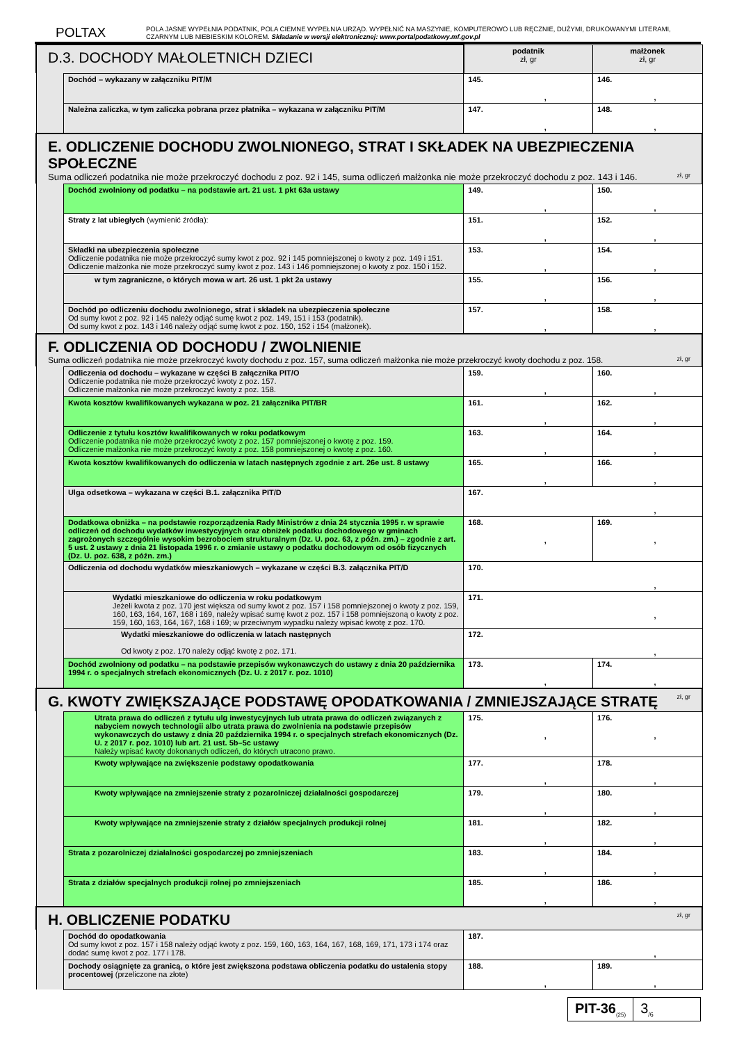POLTAX
POLA JASNE WYPEŁNIA PODATNIK, POLA CIEMNE WYPEŁNIA URZĄD. WYPEŁNIĆ NA MASZYNIE, KOMPUTEROWO LUB RĘCZNIE, DUŻYMI, DRUKOWANYMI LITERAMI, CZARNYM LUB NIEBIESKIM KOLOREM. Składanie w wersji elektronicznej: www.portalpodatkowy.mf.gov.pl
| D.3. DOCHODY MAŁOLETNICH DZIECI | | podatnik zł, gr | małżonek zł, gr |
| | Dochód – wykazany w załączniku PIT/M | 145. , | 146. , |
| | Należna zaliczka, w tym zaliczka pobrana przez płatnika – wykazana w załączniku PIT/M | 147. , | 148. , |
| E. ODLICZENIE DOCHODU ZWOLNIONEGO, STRAT I SKŁADEK NA UBEZPIECZENIA SPOŁECZNE Suma odliczeń podatnika nie może przekroczyć dochodu z poz. 92 i 145, suma odliczeń małżonka nie może przekroczyć dochodu z poz. 143 i 146. zł, gr | | | |
| | Dochód zwolniony od podatku – na podstawie art. 21 ust. 1 pkt 63a ustawy | 149. , | 150. , |
| | Straty z lat ubiegłych (wymienić źródła): | 151. , | 152. , |
| | Składki na ubezpieczenia społeczne Odliczenie podatnika nie może przekroczyć sumy kwot z poz. 92 i 145 pomniejszonej o kwoty z poz. 149 i 151. Odliczenie małżonka nie może przekroczyć sumy kwot z poz. 143 i 146 pomniejszonej o kwoty z poz. 150 i 152. | 153. , | 154. , |
| | w tym zagraniczne, o których mowa w art. 26 ust. 1 pkt 2a ustawy | 155. , | 156. , |
| | Dochód po odliczeniu dochodu zwolnionego, strat i składek na ubezpieczenia społeczne Od sumy kwot z poz. 92 i 145 należy odjąć sumę kwot z poz. 149, 151 i 153 (podatnik). Od sumy kwot z poz. 143 i 146 należy odjąć sumę kwot z poz. 150, 152 i 154 (małżonek). | 157. , | 158. , |
| F. ODLICZENIA OD DOCHODU / ZWOLNIENIE Suma odliczeń podatnika nie może przekroczyć kwoty dochodu z poz. 157, suma odliczeń małżonka nie może przekroczyć kwoty dochodu z poz. 158. zł, gr | | | |
| | Odliczenia od dochodu – wykazane w części B załącznika PIT/O Odliczenie podatnika nie może przekroczyć kwoty z poz. 157. Odliczenie małżonka nie może przekroczyć kwoty z poz. 158. | 159. , | 160. , |
| | Kwota kosztów kwalifikowanych wykazana w poz. 21 załącznika PIT/BR | 161. , | 162. , |
| | Odliczenie z tytułu kosztów kwalifikowanych w roku podatkowym Odliczenie podatnika nie może przekroczyć kwoty z poz. 157 pomniejszonej o kwotę z poz. 159. Odliczenie małżonka nie może przekroczyć kwoty z poz. 158 pomniejszonej o kwotę z poz. 160. | 163. , | 164. , |
| | Kwota kosztów kwalifikowanych do odliczenia w latach następnych zgodnie z art. 26e ust. 8 ustawy | 165. , | 166. , |
| | Ulga odsetkowa – wykazana w części B.1. załącznika PIT/D | 167. , | |
| | Dodatkowa obniżka – na podstawie rozporządzenia Rady Ministrów z dnia 24 stycznia 1995 r. w sprawie odliczeń od dochodu wydatków inwestycyjnych oraz obniżek podatku dochodowego w gminach zagrożonych szczególnie wysokim bezrobociem strukturalnym (Dz. U. poz. 63, z późn. zm.) – zgodnie z art. 5 ust. 2 ustawy z dnia 21 listopada 1996 r. o zmianie ustawy o podatku dochodowym od osób fizycznych (Dz. U. poz. 638, z późn. zm.) | 168. , | 169. , |
| | Odliczenia od dochodu wydatków mieszkaniowych – wykazane w części B.3. załącznika PIT/D | 170. , | |
| | Wydatki mieszkaniowe do odliczenia w roku podatkowym Jeżeli kwota z poz. 170 jest większa od sumy kwot z poz. 157 i 158 pomniejszonej o kwoty z poz. 159, 160, 163, 164, 167, 168 i 169, należy wpisać sumę kwot z poz. 157 i 158 pomniejszoną o kwoty z poz. 159, 160, 163, 164, 167, 168 i 169; w przeciwnym wypadku należy wpisać kwotę z poz. 170. | 171. , | |
| | Wydatki mieszkaniowe do odliczenia w latach następnych Od kwoty z poz. 170 należy odjąć kwotę z poz. 171. | 172. , | |
| | Dochód zwolniony od podatku – na podstawie przepisów wykonawczych do ustawy z dnia 20 października 1994 r. o specjalnych strefach ekonomicznych (Dz. U. z 2017 r. poz. 1010) | 173. , | 174. , |
| G. KWOTY ZWIĘKSZAJĄCE PODSTAWĘ OPODATKOWANIA / ZMNIEJSZAJĄCE STRATĘ zł, gr | | | |
| | Utrata prawa do odliczeń z tytułu ulg inwestycyjnych lub utrata prawa do odliczeń związanych z nabyciem nowych technologii albo utrata prawa do zwolnienia na podstawie przepisów wykonawczych do ustawy z dnia 20 października 1994 r. o specjalnych strefach ekonomicznych (Dz. U. z 2017 r. poz. 1010) lub art. 21 ust. 5b–5c ustawy Należy wpisać kwoty dokonanych odliczeń, do których utracono prawo. | 175. , | 176. , |
| | Kwoty wpływające na zwiększenie podstawy opodatkowania | 177. , | 178. , |
| | Kwoty wpływające na zmniejszenie straty z pozarolniczej działalności gospodarczej | 179. , | 180. , |
| | Kwoty wpływające na zmniejszenie straty z działów specjalnych produkcji rolnej | 181. , | 182. , |
| | Strata z pozarolniczej działalności gospodarczej po zmniejszeniach | 183. , | 184. , |
| | Strata z działów specjalnych produkcji rolnej po zmniejszeniach | 185. , | 186. , |
| H. OBLICZENIE PODATKU zł, gr | | | |
| | Dochód do opodatkowania Od sumy kwot z poz. 157 i 158 należy odjąć kwoty z poz. 159, 160, 163, 164, 167, 168, 169, 171, 173 i 174 oraz dodać sumę kwot z poz. 177 i 178. | 187. , | |
| | Dochody osiągnięte za granicą, o które jest zwiększona podstawa obliczenia podatku do ustalenia stopy procentowej (przeliczone na złote) | 188. , | 189. , |
PIT-36<sub>(25)</sub>
3<sub>/6</sub>